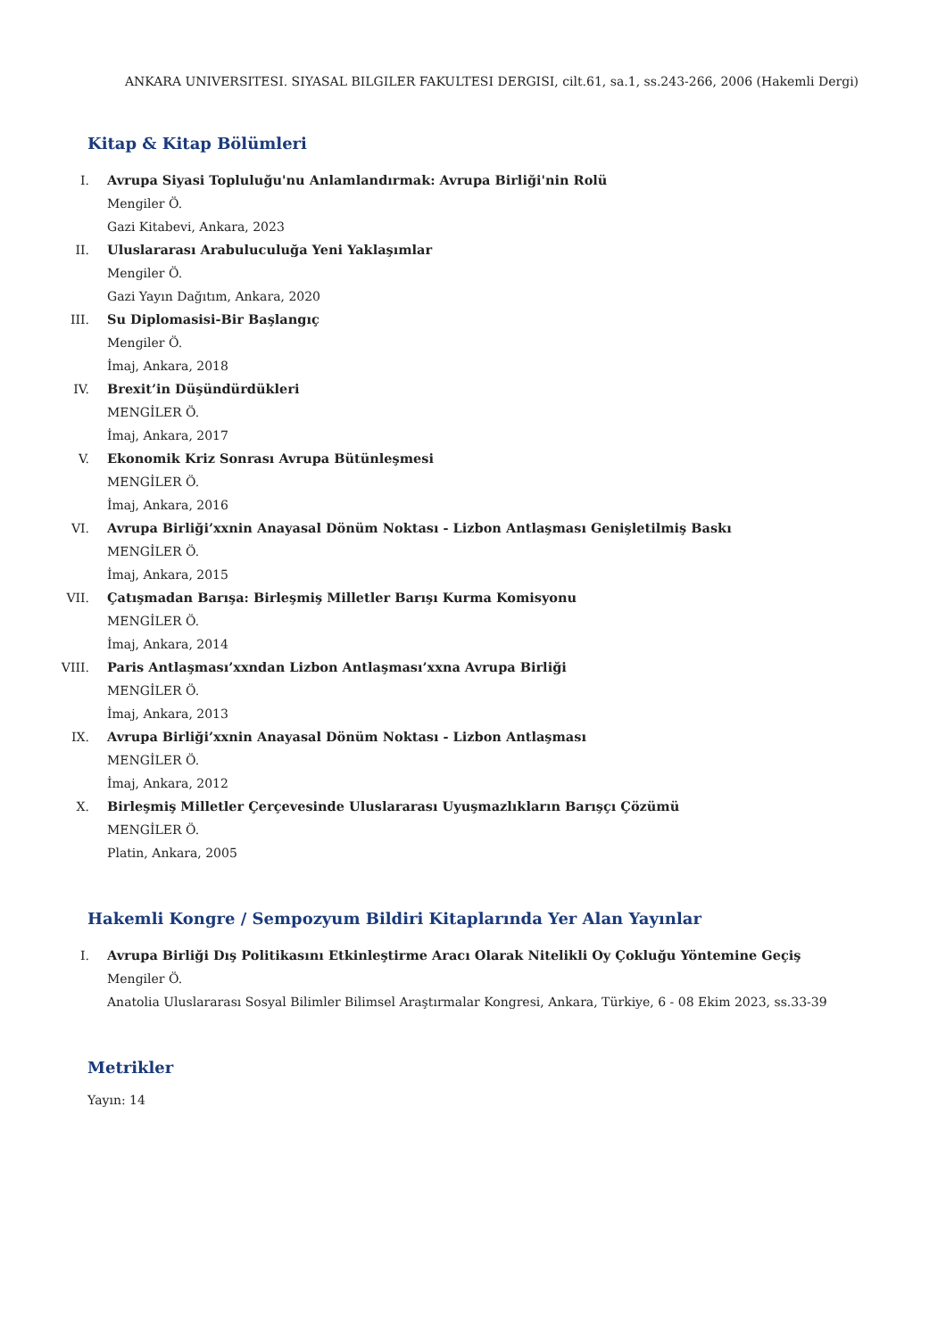ANKARA UNIVERSITESI. SIYASAL BILGILER FAKULTESI DERGISI, cilt.61, sa.1, ss.243-266, 2006 (Hakemli Dergi)
Kitap & Kitap Bölümleri
I. Avrupa Siyasi Topluluğu'nu Anlamlandırmak: Avrupa Birliği'nin Rolü
Mengiler Ö.
Gazi Kitabevi, Ankara, 2023
II. Uluslararası Arabuluculuğa Yeni Yaklaşımlar
Mengiler Ö.
Gazi Yayın Dağıtım, Ankara, 2020
III. Su Diplomasisi-Bir Başlangıç
Mengiler Ö.
İmaj, Ankara, 2018
IV. Brexit’in Düşündürdükleri
MENGİLER Ö.
İmaj, Ankara, 2017
V. Ekonomik Kriz Sonrası Avrupa Bütünleşmesi
MENGİLER Ö.
İmaj, Ankara, 2016
VI. Avrupa Birliği’xxnin Anayasal Dönüm Noktası - Lizbon Antlaşması Genişletilmiş Baskı
MENGİLER Ö.
İmaj, Ankara, 2015
VII. Çatışmadan Barışa: Birleşmiş Milletler Barışı Kurma Komisyonu
MENGİLER Ö.
İmaj, Ankara, 2014
VIII. Paris Antlaşması’xxndan Lizbon Antlaşması’xxna Avrupa Birliği
MENGİLER Ö.
İmaj, Ankara, 2013
IX. Avrupa Birliği’xxnin Anayasal Dönüm Noktası - Lizbon Antlaşması
MENGİLER Ö.
İmaj, Ankara, 2012
X. Birleşmiş Milletler Çerçevesinde Uluslararası Uyuşmazlıkların Barışçı Çözümü
MENGİLER Ö.
Platin, Ankara, 2005
Hakemli Kongre / Sempozyum Bildiri Kitaplarında Yer Alan Yayınlar
I. Avrupa Birliği Dış Politikasını Etkinleştirme Aracı Olarak Nitelikli Oy Çokluğu Yöntemine Geçiş
Mengiler Ö.
Anatolia Uluslararası Sosyal Bilimler Bilimsel Araştırmalar Kongresi, Ankara, Türkiye, 6 - 08 Ekim 2023, ss.33-39
Metrikler
Yayın: 14